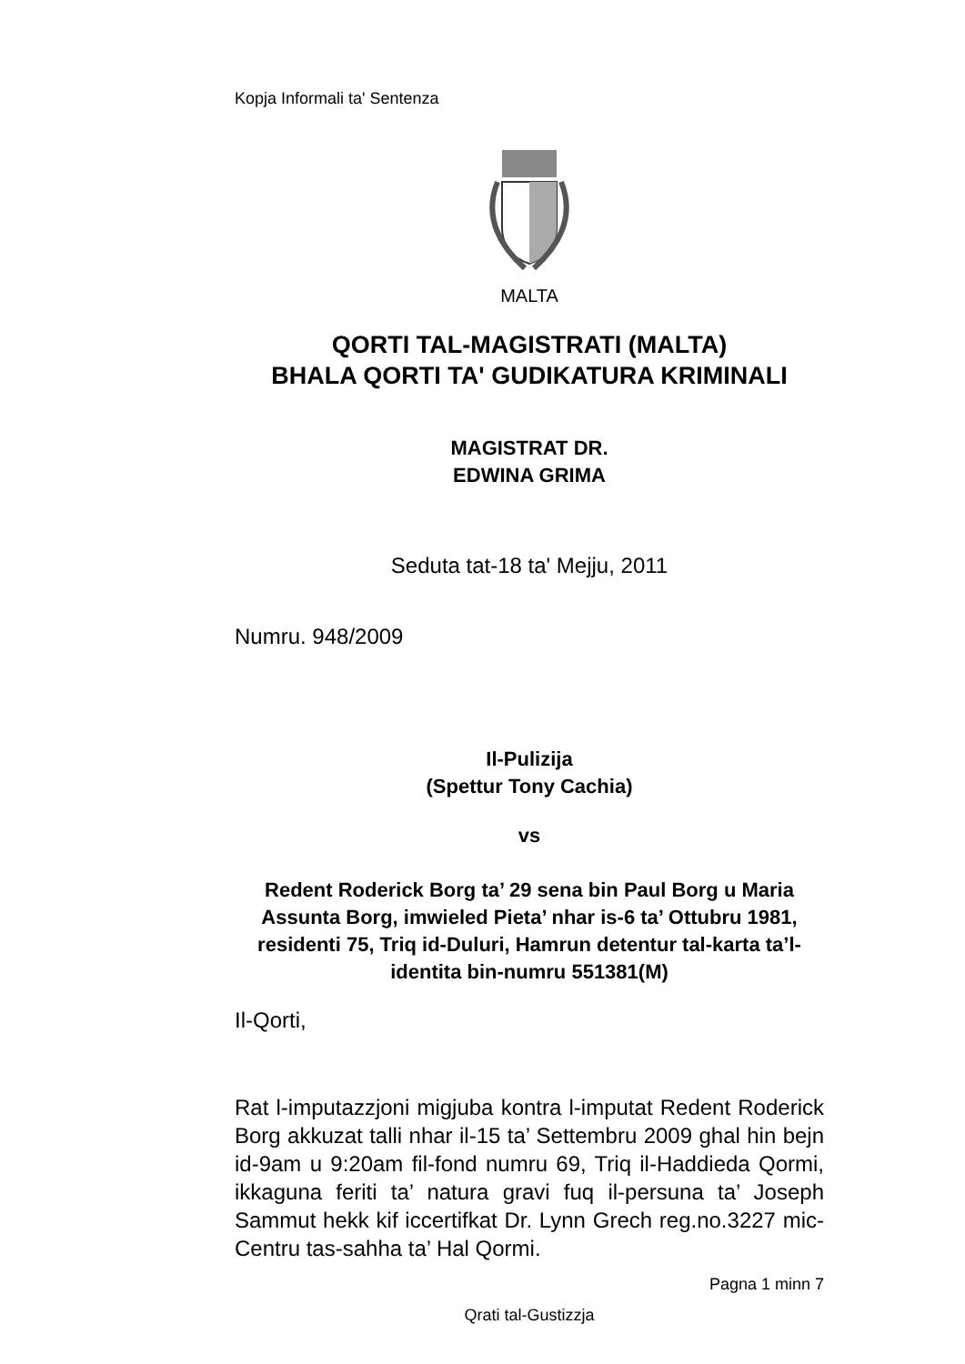Kopja Informali ta' Sentenza
MALTA
QORTI TAL-MAGISTRATI (MALTA)
BHALA QORTI TA' GUDIKATURA KRIMINALI
MAGISTRAT DR.
EDWINA GRIMA
Seduta tat-18 ta' Mejju, 2011
Numru. 948/2009
Il-Pulizija
(Spettur Tony Cachia)
vs
Redent Roderick Borg ta’ 29 sena bin Paul Borg u Maria Assunta Borg, imwieled Pieta’ nhar is-6 ta’ Ottubru 1981, residenti 75, Triq id-Duluri, Hamrun detentur tal-karta ta’l-identita bin-numru 551381(M)
Il-Qorti,
Rat l-imputazzjoni migjuba kontra l-imputat Redent Roderick Borg akkuzat talli nhar il-15 ta’ Settembru 2009 ghal hin bejn id-9am u 9:20am fil-fond numru 69, Triq il-Haddieda Qormi, ikkaguna feriti ta’ natura gravi fuq il-persuna ta’ Joseph Sammut hekk kif iccertifkat Dr. Lynn Grech reg.no.3227 mic-Centru tas-sahha ta’ Hal Qormi.
Pagna 1 minn 7
Qrati tal-Gustizzja